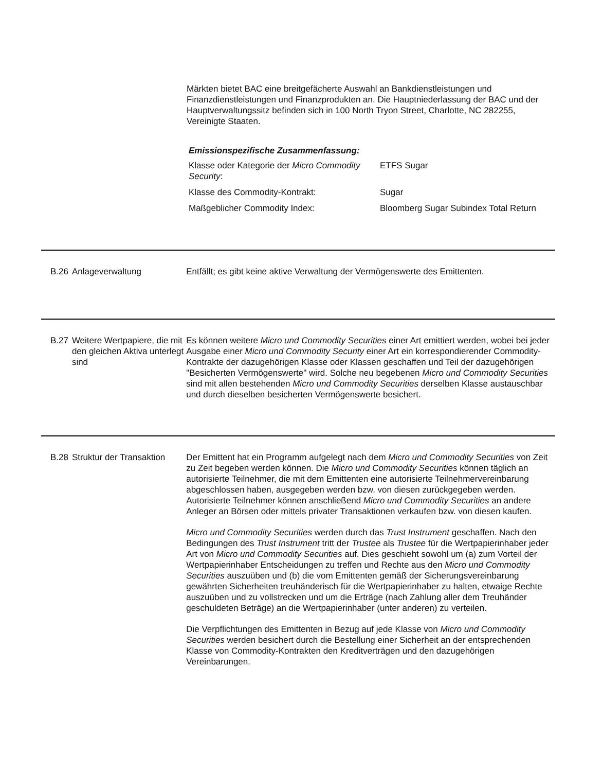Märkten bietet BAC eine breitgefächerte Auswahl an Bankdienstleistungen und Finanzdienstleistungen und Finanzprodukten an. Die Hauptniederlassung der BAC und der Hauptverwaltungssitz befinden sich in 100 North Tryon Street, Charlotte, NC 282255, Vereinigte Staaten.
Emissionspezifische Zusammenfassung:
| Klasse oder Kategorie der Micro Commodity Security : | ETFS Sugar |
| Klasse des Commodity-Kontrakt: | Sugar |
| Maßgeblicher Commodity Index: | Bloomberg Sugar Subindex Total Return |
B.26 Anlageverwaltung Entfällt; es gibt keine aktive Verwaltung der Vermögenswerte des Emittenten.
B.27 Weitere Wertpapiere, die mit den gleichen Aktiva unterlegt sind
Es können weitere Micro und Commodity Securities einer Art emittiert werden, wobei bei jeder Ausgabe einer Micro und Commodity Security einer Art ein korrespondierender Commodity-Kontrakte der dazugehörigen Klasse oder Klassen geschaffen und Teil der dazugehörigen "Besicherten Vermögenswerte" wird. Solche neu begebenen Micro und Commodity Securities sind mit allen bestehenden Micro und Commodity Securities derselben Klasse austauschbar und durch dieselben besicherten Vermögenswerte besichert.
B.28 Struktur der Transaktion
Der Emittent hat ein Programm aufgelegt nach dem Micro und Commodity Securities von Zeit zu Zeit begeben werden können. Die Micro und Commodity Securities können täglich an autorisierte Teilnehmer, die mit dem Emittenten eine autorisierte Teilnehmervereinbarung abgeschlossen haben, ausgegeben werden bzw. von diesen zurückgegeben werden. Autorisierte Teilnehmer können anschließend Micro und Commodity Securities an andere Anleger an Börsen oder mittels privater Transaktionen verkaufen bzw. von diesen kaufen.
Micro und Commodity Securities werden durch das Trust Instrument geschaffen. Nach den Bedingungen des Trust Instrument tritt der Trustee als Trustee für die Wertpapierinhaber jeder Art von Micro und Commodity Securities auf. Dies geschieht sowohl um (a) zum Vorteil der Wertpapierinhaber Entscheidungen zu treffen und Rechte aus den Micro und Commodity Securities auszuüben und (b) die vom Emittenten gemäß der Sicherungsvereinbarung gewährten Sicherheiten treuhänderisch für die Wertpapierinhaber zu halten, etwaige Rechte auszuüben und zu vollstrecken und um die Erträge (nach Zahlung aller dem Treuhänder geschuldeten Beträge) an die Wertpapierinhaber (unter anderen) zu verteilen.
Die Verpflichtungen des Emittenten in Bezug auf jede Klasse von Micro und Commodity Securities werden besichert durch die Bestellung einer Sicherheit an der entsprechenden Klasse von Commodity-Kontrakten den Kreditverträgen und den dazugehörigen Vereinbarungen.